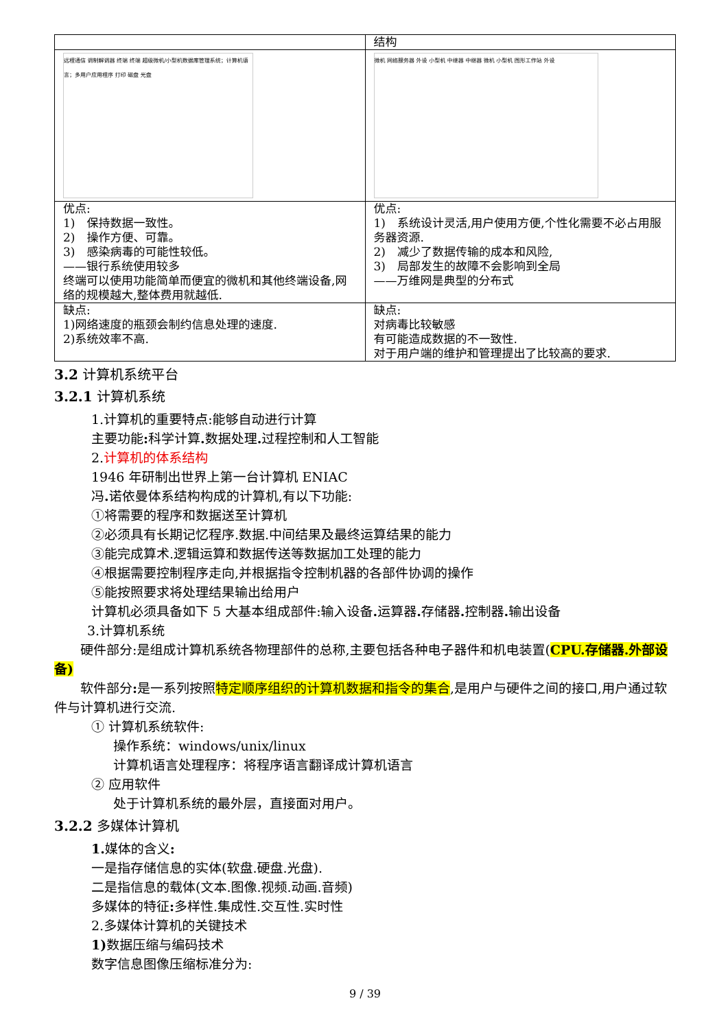| | 结构 |
| 远程通信 调制解调器 终端 终端 超级微机/小型机数据库管理系统；计算机语言；多用户应用程序 打印 磁盘 光盘 | 微机 网络服务器 外设 小型机 中继器 中继器 微机 小型机 图形工作站 外设 |
| 优点: 1) 保持数据一致性。 2) 操作方便、可靠。 3) 感染病毒的可能性较低。 ——银行系统使用较多 终端可以使用功能简单而便宜的微机和其他终端设备,网络的规模越大,整体费用就越低. | 优点: 1) 系统设计灵活,用户使用方便,个性化需要不必占用服务器资源. 2) 减少了数据传输的成本和风险, 3) 局部发生的故障不会影响到全局 ——万维网是典型的分布式 |
| 缺点: 1)网络速度的瓶颈会制约信息处理的速度. 2)系统效率不高. | 缺点: 对病毒比较敏感 有可能造成数据的不一致性. 对于用户端的维护和管理提出了比较高的要求. |
3.2 计算机系统平台
3.2.1 计算机系统
1.计算机的重要特点:能够自动进行计算
主要功能: 科学计算. 数据处理. 过程控制和人工智能
2.计算机的体系结构
1946 年研制出世界上第一台计算机 ENIAC
冯. 诺依曼体系结构构成的计算机,有以下功能:
①将需要的程序和数据送至计算机
②必须具有长期记忆程序.数据.中间结果及最终运算结果的能力
③能完成算术.逻辑运算和数据传送等数据加工处理的能力
④根据需要控制程序走向,并根据指令控制机器的各部件协调的操作
⑤能按照要求将处理结果输出给用户
计算机必须具备如下 5 大基本组成部件:输入设备. 运算器. 存储器. 控制器. 输出设备
3.计算机系统
硬件部分:是组成计算机系统各物理部件的总称,主要包括各种电子器件和机电装置(CPU.存储器.外部设备)
软件部分: 是一系列按照特定顺序组织的计算机数据和指令的集合,是用户与硬件之间的接口,用户通过软件与计算机进行交流.
① 计算机系统软件:
操作系统：windows/unix/linux
计算机语言处理程序：将程序语言翻译成计算机语言
② 应用软件
处于计算机系统的最外层，直接面对用户。
3.2.2 多媒体计算机
1. 媒体的含义:
一是指存储信息的实体(软盘.硬盘.光盘).
二是指信息的载体(文本.图像.视频.动画.音频)
多媒体的特征: 多样性.集成性.交互性.实时性
2.多媒体计算机的关键技术
1) 数据压缩与编码技术
数字信息图像压缩标准分为:
9 / 39